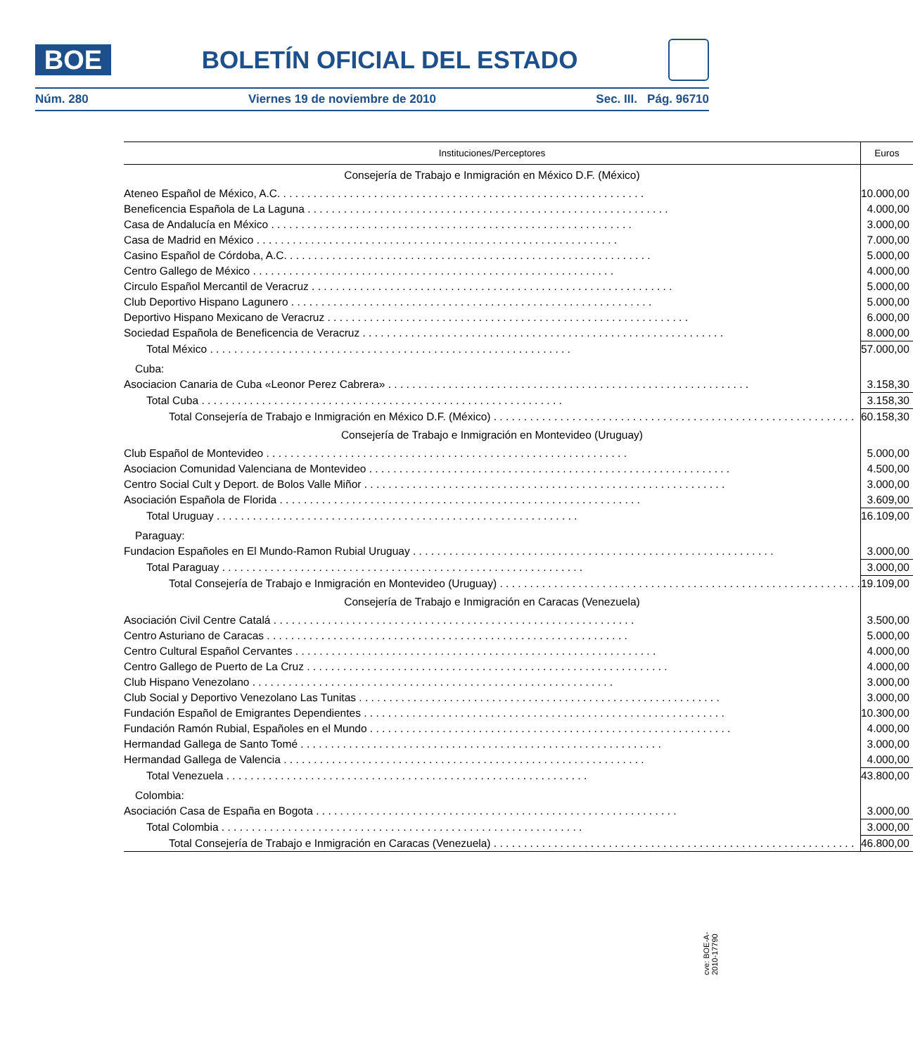BOE
BOLETÍN OFICIAL DEL ESTADO
Núm. 280 Viernes 19 de noviembre de 2010 Sec. III. Pág. 96710
| Instituciones/Perceptores | Euros |
| --- | --- |
| Consejería de Trabajo e Inmigración en México D.F. (México) | |
| Ateneo Español de México, A.C. | 10.000,00 |
| Beneficencia Española de La Laguna | 4.000,00 |
| Casa de Andalucía en México | 3.000,00 |
| Casa de Madrid en México | 7.000,00 |
| Casino Español de Córdoba, A.C. | 5.000,00 |
| Centro Gallego de México | 4.000,00 |
| Circulo Español Mercantil de Veracruz | 5.000,00 |
| Club Deportivo Hispano Lagunero | 5.000,00 |
| Deportivo Hispano Mexicano de Veracruz | 6.000,00 |
| Sociedad Española de Beneficencia de Veracruz | 8.000,00 |
| Total México | 57.000,00 |
| Cuba: | |
| Asociacion Canaria de Cuba «Leonor Perez Cabrera» | 3.158,30 |
| Total Cuba | 3.158,30 |
| Total Consejería de Trabajo e Inmigración en México D.F. (México) | 60.158,30 |
| Consejería de Trabajo e Inmigración en Montevideo (Uruguay) | |
| Club Español de Montevideo | 5.000,00 |
| Asociacion Comunidad Valenciana de Montevideo | 4.500,00 |
| Centro Social Cult y Deport. de Bolos Valle Miñor | 3.000,00 |
| Asociación Española de Florida | 3.609,00 |
| Total Uruguay | 16.109,00 |
| Paraguay: | |
| Fundacion Españoles en El Mundo-Ramon Rubial Uruguay | 3.000,00 |
| Total Paraguay | 3.000,00 |
| Total Consejería de Trabajo e Inmigración en Montevideo (Uruguay) | 19.109,00 |
| Consejería de Trabajo e Inmigración en Caracas (Venezuela) | |
| Asociación Civil Centre Catalá | 3.500,00 |
| Centro Asturiano de Caracas | 5.000,00 |
| Centro Cultural Español Cervantes | 4.000,00 |
| Centro Gallego de Puerto de La Cruz | 4.000,00 |
| Club Hispano Venezolano | 3.000,00 |
| Club Social y Deportivo Venezolano Las Tunitas | 3.000,00 |
| Fundación Español de Emigrantes Dependientes | 10.300,00 |
| Fundación Ramón Rubial, Españoles en el Mundo | 4.000,00 |
| Hermandad Gallega de Santo Tomé | 3.000,00 |
| Hermandad Gallega de Valencia | 4.000,00 |
| Total Venezuela | 43.800,00 |
| Colombia: | |
| Asociación Casa de España en Bogota | 3.000,00 |
| Total Colombia | 3.000,00 |
| Total Consejería de Trabajo e Inmigración en Caracas (Venezuela) | 46.800,00 |
cve: BOE-A-2010-17790